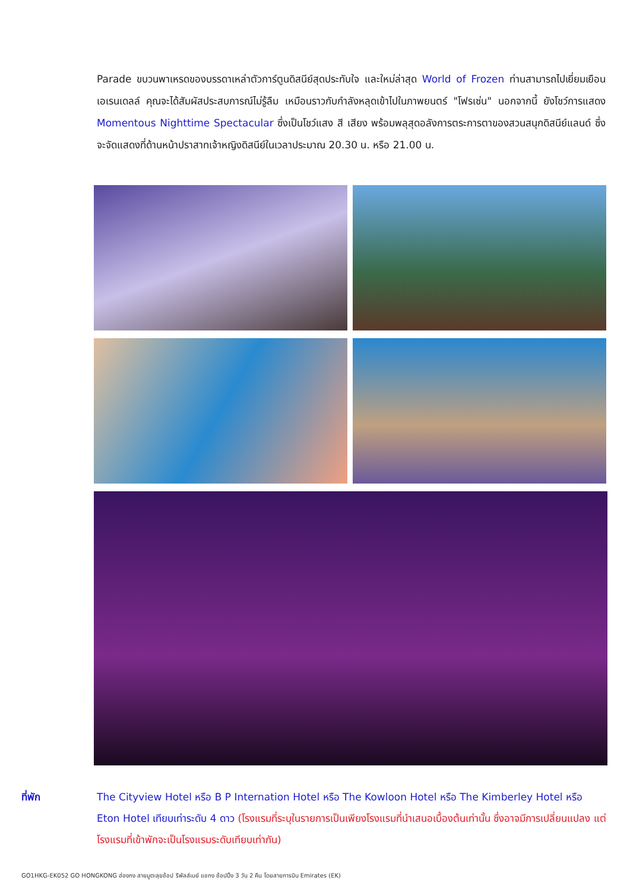Parade ขบวนพาเหรดของบรรดาเหล่าตัวการ์ตูนดิสนีย์สุดประทับใจ และใหม่ล่าสุด World of Frozen ท่านสามารถไปเยี่ยมเยือน เอเรนเดลล์ คุณจะได้สัมผัสประสบการณ์ไม่รู้ลืม เหมือนราวกับกำลังหลุดเข้าไปในภาพยนตร์ "โฟรเซ่น" นอกจากนี้ ยังโชว์การแสดง Momentous Nighttime Spectacular ซึ่งเป็นโชว์แสง สี เสียง พร้อมพลุสุดอลังการตระการตาของสวนสนุกดิสนีย์แลนด์ ซึ่งจะจัดแสดงที่ด้านหน้าปราสาทเจ้าหญิงดิสนีย์ในเวลาประมาณ 20.30 น. หรือ 21.00 น.
ที่พัก The Cityview Hotel หรือ B P Internation Hotel หรือ The Kowloon Hotel หรือ The Kimberley Hotel หรือ Eton Hotel เทียบเท่าระดับ 4 ดาว (โรงแรมที่ระบุในรายการเป็นเพียงโรงแรมที่นำเสนอเบื้องต้นเท่านั้น ซึ่งอาจมีการเปลี่ยนแปลง แต่โรงแรมที่เข้าพักจะเป็นโรงแรมระดับเทียบเท่ากัน)
GO1HKG-EK052 GO HONGKONG ฮ่องกง สายมูตะลุยช้อป รีพัลส์เบย์ แชกง ช้อปปิ้ง 3 วัน 2 คืน โดยสายการบิน Emirates (EK)